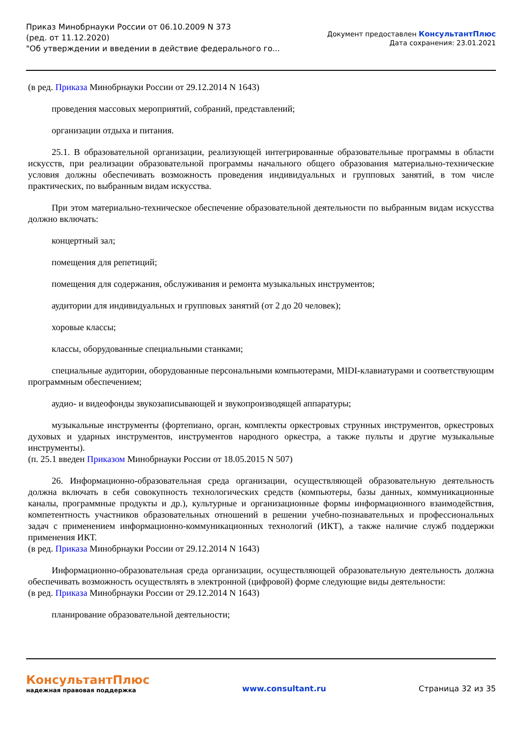Приказ Минобрнауки России от 06.10.2009 N 373
(ред. от 11.12.2020)
"Об утверждении и введении в действие федерального го...
Документ предоставлен КонсультантПлюс
Дата сохранения: 23.01.2021
(в ред. Приказа Минобрнауки России от 29.12.2014 N 1643)
проведения массовых мероприятий, собраний, представлений;
организации отдыха и питания.
25.1. В образовательной организации, реализующей интегрированные образовательные программы в области искусств, при реализации образовательной программы начального общего образования материально-технические условия должны обеспечивать возможность проведения индивидуальных и групповых занятий, в том числе практических, по выбранным видам искусства.
При этом материально-техническое обеспечение образовательной деятельности по выбранным видам искусства должно включать:
концертный зал;
помещения для репетиций;
помещения для содержания, обслуживания и ремонта музыкальных инструментов;
аудитории для индивидуальных и групповых занятий (от 2 до 20 человек);
хоровые классы;
классы, оборудованные специальными станками;
специальные аудитории, оборудованные персональными компьютерами, MIDI-клавиатурами и соответствующим программным обеспечением;
аудио- и видеофонды звукозаписывающей и звукопроизводящей аппаратуры;
музыкальные инструменты (фортепиано, орган, комплекты оркестровых струнных инструментов, оркестровых духовых и ударных инструментов, инструментов народного оркестра, а также пульты и другие музыкальные инструменты).
(п. 25.1 введен Приказом Минобрнауки России от 18.05.2015 N 507)
26. Информационно-образовательная среда организации, осуществляющей образовательную деятельность должна включать в себя совокупность технологических средств (компьютеры, базы данных, коммуникационные каналы, программные продукты и др.), культурные и организационные формы информационного взаимодействия, компетентность участников образовательных отношений в решении учебно-познавательных и профессиональных задач с применением информационно-коммуникационных технологий (ИКТ), а также наличие служб поддержки применения ИКТ.
(в ред. Приказа Минобрнауки России от 29.12.2014 N 1643)
Информационно-образовательная среда организации, осуществляющей образовательную деятельность должна обеспечивать возможность осуществлять в электронной (цифровой) форме следующие виды деятельности:
(в ред. Приказа Минобрнауки России от 29.12.2014 N 1643)
планирование образовательной деятельности;
КонсультантПлюс
надежная правовая поддержка
www.consultant.ru Страница 32 из 35